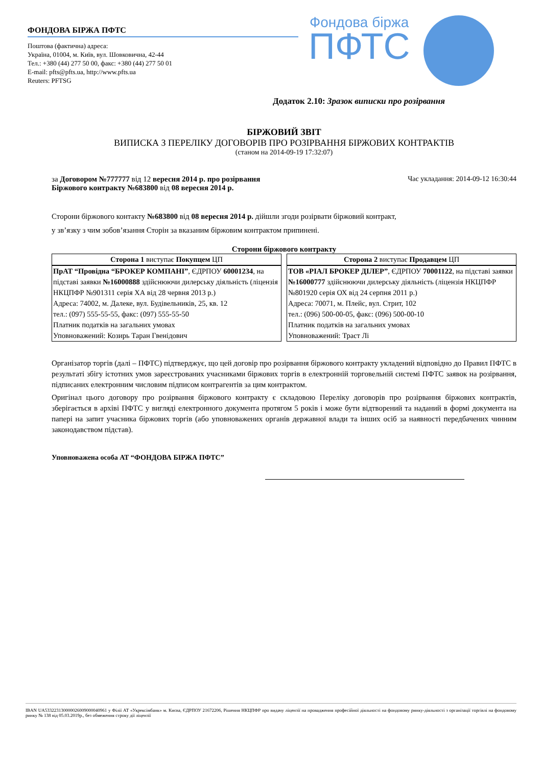ФОНДОВА БІРЖА ПФТС
Поштова (фактична) адреса:
Україна, 01004, м. Київ, вул. Шовковична, 42-44
Тел.: +380 (44) 277 50 00, факс: +380 (44) 277 50 01
E-mail: pfts@pfts.ua, http://www.pfts.ua
Reuters: PFTSG
Фондова біржа
ПФТС
Додаток 2.10: Зразок виписки про розірвання
БІРЖОВИЙ ЗВІТ
ВИПИСКА З ПЕРЕЛІКУ ДОГОВОРІВ ПРО РОЗІРВАННЯ БІРЖОВИХ КОНТРАКТІВ
(станом на 2014-09-19 17:32:07)
за Договором №777777 від 12 вересня 2014 р. про розірвання
Біржового контракту №683800 від 08 вересня 2014 р.
Час укладання: 2014-09-12 16:30:44
Сторони біржового контакту №683800 від 08 вересня 2014 р. дійшли згоди розірвати біржовий контракт,
у зв’язку з чим зобов’язання Сторін за вказаним біржовим контрактом припинені.
Сторони біржового контракту
| Сторона 1 виступає Покупцем ЦП | Сторона 2 виступає Продавцем ЦП |
| ПрАТ “Провідна “БРОКЕР КОМПАНІ” , ЄДРПОУ 60001234 , на підставі заявки №16000888 здійснюючи дилерську діяльність (ліцензія НКЦПФР №901311 серія ХА від 28 червня 2013 р.) Адреса: 74002, м. Далеке, вул. Будівельників, 25, кв. 12 тел.: (097) 555-55-55, факс: (097) 555-55-50 Платник податків на загальних умовах Уповноважений: Козирь Таран Гвенідович | ТОВ «РІАЛ БРОКЕР ДІЛЕР” , ЄДРПОУ 70001122 , на підставі заявки №16000777 здійснюючи дилерську діяльність (ліцензія НКЦПФР №801920 серія ОХ від 24 серпня 2011 р.) Адреса: 70071, м. Плейс, вул. Стрит, 102 тел.: (096) 500-00-05, факс: (096) 500-00-10 Платник податків на загальних умовах Уповноважений: Траст Лі |
Організатор торгів (далі – ПФТС) підтверджує, що цей договір про розірвання біржового контракту укладений відповідно до Правил ПФТС в результаті збігу істотних умов зареєстрованих учасниками біржових торгів в електронній торговельній системі ПФТС заявок на розірвання, підписаних електронним числовим підписом контрагентів за цим контрактом.
Оригінал цього договору про розірвання біржового контракту є складовою Переліку договорів про розірвання біржових контрактів, зберігається в архіві ПФТС у вигляді електронного документа протягом 5 років і може бути відтворений та наданий в формі документа на папері на запит учасника біржових торгів (або уповноважених органів державної влади та інших осіб за наявності передбачених чинним законодавством підстав).
Уповноважена особа АТ “ФОНДОВА БІРЖА ПФТС”
IBAN UA533223130000026009000040961 у Філії АТ «Укрексімбанк» м. Києва, ЄДРПОУ 21672206, Рішення НКЦПФР про видачу ліцензії на провадження професійної діяльності на фондовому ринку-діяльності з організації торгівлі на фондовому ринку № 138 від 05.03.2019р., без обмеження строку дії ліцензії